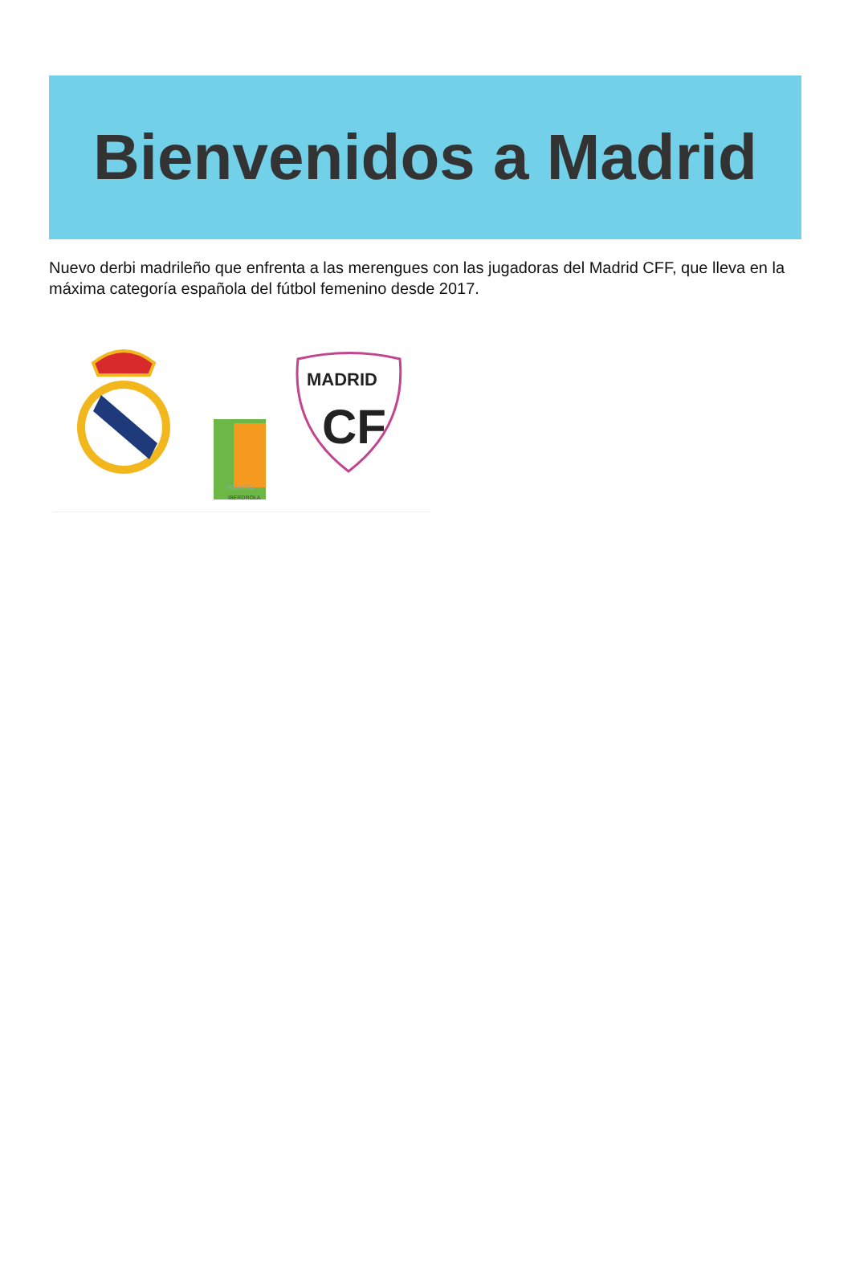Bienvenidos a Madrid
Nuevo derbi madrileño que enfrenta a las merengues con las jugadoras del Madrid CFF, que lleva en la máxima categoría española del fútbol femenino desde 2017.
PRIMERA
IBERDROLA
MADRID
CF